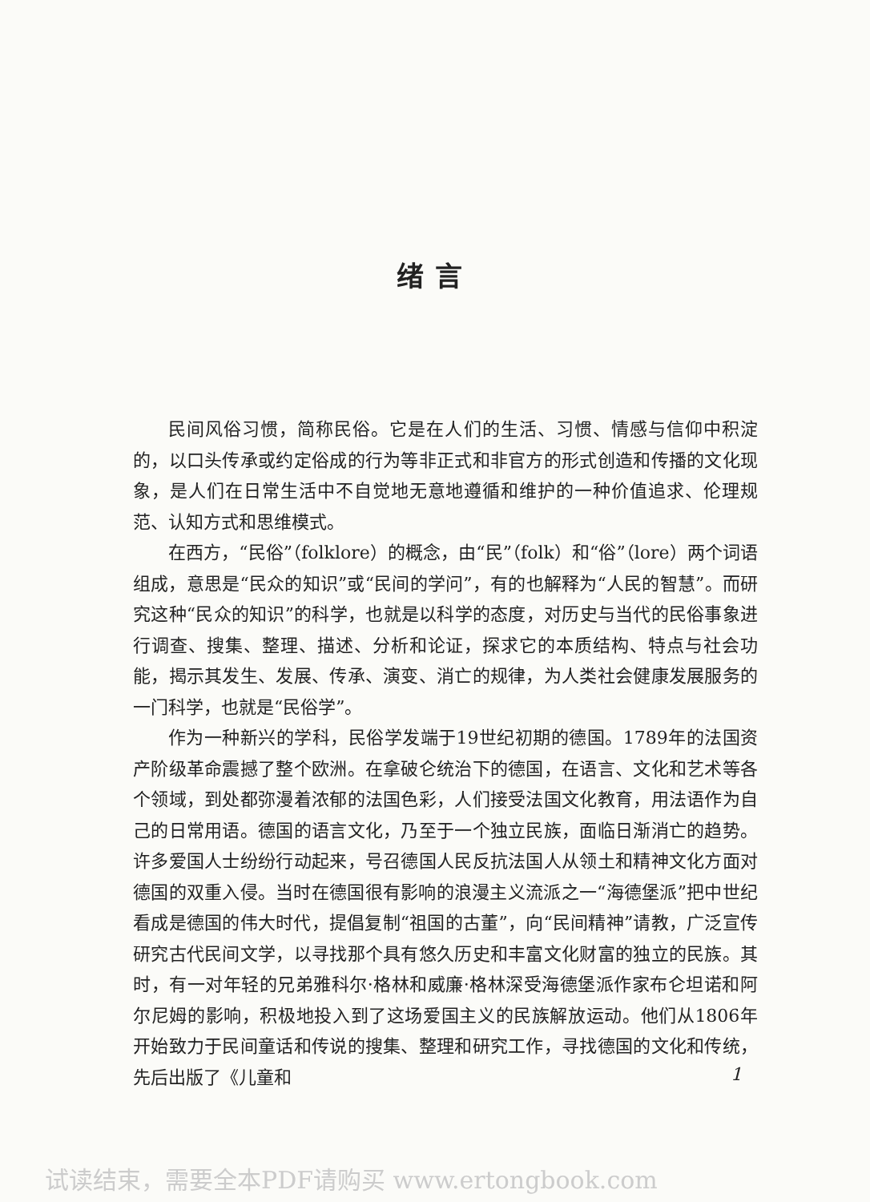绪言
民间风俗习惯，简称民俗。它是在人们的生活、习惯、情感与信仰中积淀的，以口头传承或约定俗成的行为等非正式和非官方的形式创造和传播的文化现象，是人们在日常生活中不自觉地无意地遵循和维护的一种价值追求、伦理规范、认知方式和思维模式。
在西方，“民俗”（folklore）的概念，由“民”（folk）和“俗”（lore）两个词语组成，意思是“民众的知识”或“民间的学问”，有的也解释为“人民的智慧”。而研究这种“民众的知识”的科学，也就是以科学的态度，对历史与当代的民俗事象进行调查、搜集、整理、描述、分析和论证，探求它的本质结构、特点与社会功能，揭示其发生、发展、传承、演变、消亡的规律，为人类社会健康发展服务的一门科学，也就是“民俗学”。
作为一种新兴的学科，民俗学发端于19世纪初期的德国。1789年的法国资产阶级革命震撼了整个欧洲。在拿破仑统治下的德国，在语言、文化和艺术等各个领域，到处都弥漫着浓郁的法国色彩，人们接受法国文化教育，用法语作为自己的日常用语。德国的语言文化，乃至于一个独立民族，面临日渐消亡的趋势。许多爱国人士纷纷行动起来，号召德国人民反抗法国人从领土和精神文化方面对德国的双重入侵。当时在德国很有影响的浪漫主义流派之一“海德堡派”把中世纪看成是德国的伟大时代，提倡复制“祖国的古董”，向“民间精神”请教，广泛宣传研究古代民间文学，以寻找那个具有悠久历史和丰富文化财富的独立的民族。其时，有一对年轻的兄弟雅科尔·格林和威廉·格林深受海德堡派作家布仑坦诺和阿尔尼姆的影响，积极地投入到了这场爱国主义的民族解放运动。他们从1806年开始致力于民间童话和传说的搜集、整理和研究工作，寻找德国的文化和传统，先后出版了《儿童和
1
试读结束，需要全本PDF请购买 www.ertongbook.com